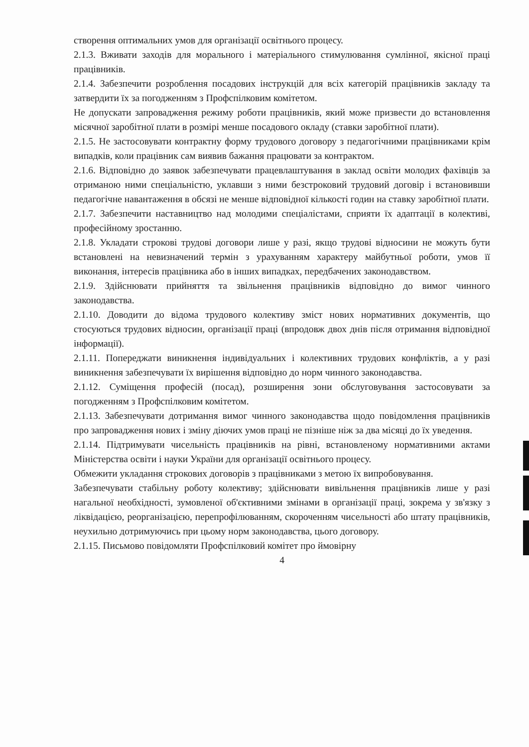створення оптимальних умов для організації освітнього процесу.
2.1.3. Вживати заходів для морального і матеріального стимулювання сумлінної, якісної праці працівників.
2.1.4. Забезпечити розроблення посадових інструкцій для всіх категорій працівників закладу та затвердити їх за погодженням з Профспілковим комітетом.
Не допускати запровадження режиму роботи працівників, який може призвести до встановлення місячної заробітної плати в розмірі менше посадового окладу (ставки заробітної плати).
2.1.5. Не застосовувати контрактну форму трудового договору з педагогічними працівниками крім випадків, коли працівник сам виявив бажання працювати за контрактом.
2.1.6. Відповідно до заявок забезпечувати працевлаштування в заклад освіти молодих фахівців за отриманою ними спеціальністю, уклавши з ними безстроковий трудовий договір і встановивши педагогічне навантаження в обсязі не менше відповідної кількості годин на ставку заробітної плати.
2.1.7. Забезпечити наставництво над молодими спеціалістами, сприяти їх адаптації в колективі, професійному зростанню.
2.1.8. Укладати строкові трудові договори лише у разі, якщо трудові відносини не можуть бути встановлені на невизначений термін з урахуванням характеру майбутньої роботи, умов її виконання, інтересів працівника або в інших випадках, передбачених законодавством.
2.1.9. Здійснювати прийняття та звільнення працівників відповідно до вимог чинного законодавства.
2.1.10. Доводити до відома трудового колективу зміст нових нормативних документів, що стосуються трудових відносин, організації праці (впродовж двох днів після отримання відповідної інформації).
2.1.11. Попереджати виникнення індивідуальних і колективних трудових конфліктів, а у разі виникнення забезпечувати їх вирішення відповідно до норм чинного законодавства.
2.1.12. Суміщення професій (посад), розширення зони обслуговування застосовувати за погодженням з Профспілковим комітетом.
2.1.13. Забезпечувати дотримання вимог чинного законодавства щодо повідомлення працівників про запровадження нових і зміну діючих умов праці не пізніше ніж за два місяці до їх уведення.
2.1.14. Підтримувати чисельність працівників на рівні, встановленому нормативними актами Міністерства освіти і науки України для організації освітнього процесу.
Обмежити укладання строкових договорів з працівниками з метою їх випробовування.
Забезпечувати стабільну роботу колективу; здійснювати вивільнення працівників лише у разі нагальної необхідності, зумовленої об'єктивними змінами в організації праці, зокрема у зв'язку з ліквідацією, реорганізацією, перепрофілюванням, скороченням чисельності або штату працівників, неухильно дотримуючись при цьому норм законодавства, цього договору.
2.1.15. Письмово повідомляти Профспілковий комітет про ймовірну
4